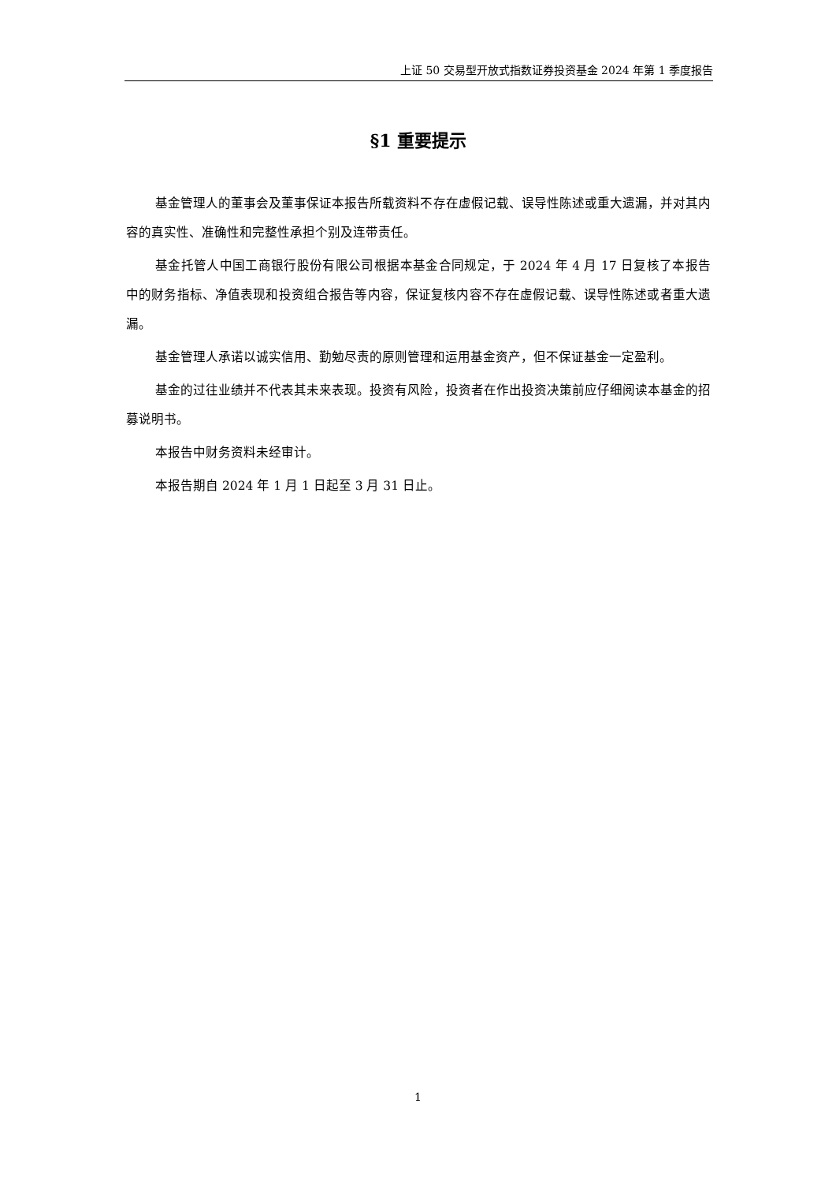上证 50 交易型开放式指数证券投资基金 2024 年第 1 季度报告
§1 重要提示
基金管理人的董事会及董事保证本报告所载资料不存在虚假记载、误导性陈述或重大遗漏，并对其内容的真实性、准确性和完整性承担个别及连带责任。
基金托管人中国工商银行股份有限公司根据本基金合同规定，于 2024 年 4 月 17 日复核了本报告中的财务指标、净值表现和投资组合报告等内容，保证复核内容不存在虚假记载、误导性陈述或者重大遗漏。
基金管理人承诺以诚实信用、勤勉尽责的原则管理和运用基金资产，但不保证基金一定盈利。
基金的过往业绩并不代表其未来表现。投资有风险，投资者在作出投资决策前应仔细阅读本基金的招募说明书。
本报告中财务资料未经审计。
本报告期自 2024 年 1 月 1 日起至 3 月 31 日止。
1